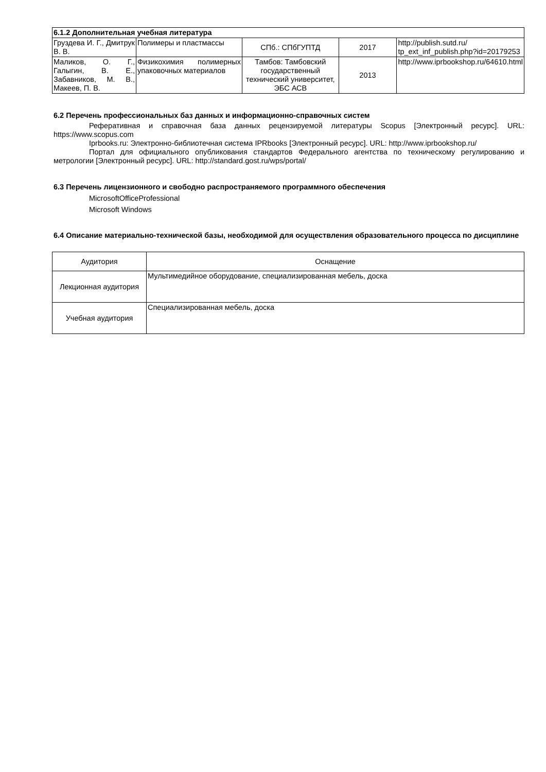| 6.1.2 Дополнительная учебная литература | | | | |
| Груздева И. Г., Дмитрук В. В. | Полимеры и пластмассы | СПб.: СПбГУПТД | 2017 | http://publish.sutd.ru/ tp_ext_inf_publish.php?id=20179253 |
| Маликов, О. Г., Галыгин, В. Е., Забавников, М. В., Макеев, П. В. | Физикохимия полимерных упаковочных материалов | Тамбов: Тамбовский государственный технический университет, ЭБС АСВ | 2013 | http://www.iprbookshop.ru/64610.html |
6.2 Перечень профессиональных баз данных и информационно-справочных систем
Реферативная и справочная база данных рецензируемой литературы Scopus [Электронный ресурс]. URL: https://www.scopus.com
Iprbooks.ru: Электронно-библиотечная система IPRbooks [Электронный ресурс]. URL: http://www.iprbookshop.ru/
Портал для официального опубликования стандартов Федерального агентства по техническому регулированию и метрологии [Электронный ресурс]. URL: http://standard.gost.ru/wps/portal/
6.3 Перечень лицензионного и свободно распространяемого программного обеспечения
MicrosoftOfficeProfessional
Microsoft Windows
6.4 Описание материально-технической базы, необходимой для осуществления образовательного процесса по дисциплине
| Аудитория | Оснащение |
| Лекционная аудитория | Мультимедийное оборудование, специализированная мебель, доска |
| Учебная аудитория | Специализированная мебель, доска |